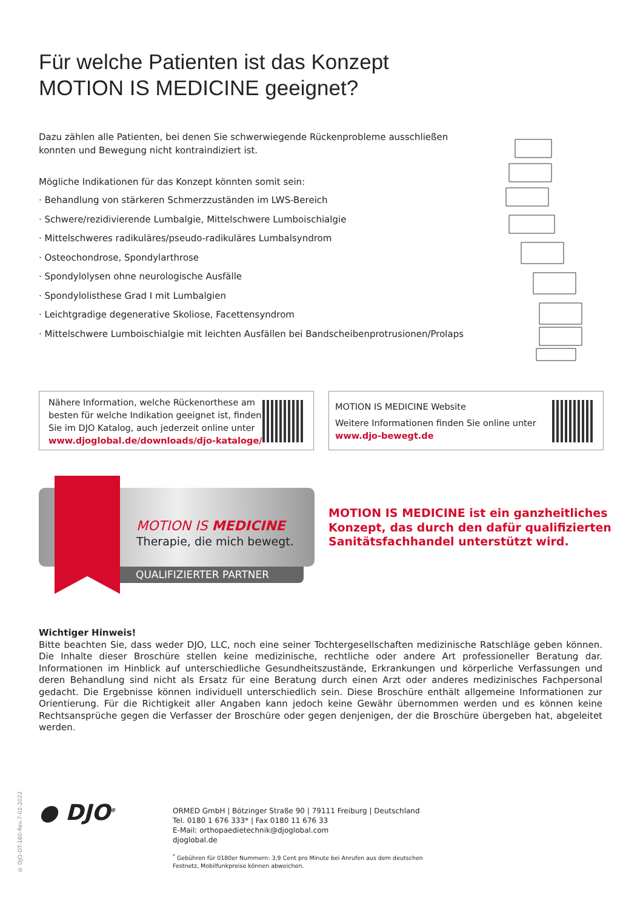Für welche Patienten ist das Konzept
MOTION IS MEDICINE geeignet?
Dazu zählen alle Patienten, bei denen Sie schwerwiegende Rückenprobleme ausschließen konnten und Bewegung nicht kontraindiziert ist.
Mögliche Indikationen für das Konzept könnten somit sein:
· Behandlung von stärkeren Schmerzzuständen im LWS-Bereich
· Schwere/rezidivierende Lumbalgie, Mittelschwere Lumboischialgie
· Mittelschweres radikuläres/pseudo-radikuläres Lumbalsyndrom
· Osteochondrose, Spondylarthrose
· Spondylolysen ohne neurologische Ausfälle
· Spondylolisthese Grad I mit Lumbalgien
· Leichtgradige degenerative Skoliose, Facettensyndrom
· Mittelschwere Lumboischialgie mit leichten Ausfällen bei Bandscheibenprotrusionen/Prolaps
Nähere Information, welche Rückenorthese am
besten für welche Indikation geeignet ist, finden
Sie im DJO Katalog, auch jederzeit online unter
www.djoglobal.de/downloads/djo-kataloge/
MOTION IS MEDICINE Website
Weitere Informationen finden Sie online unter
www.djo-bewegt.de
MOTION IS MEDICINE
Therapie, die mich bewegt.
QUALIFIZIERTER PARTNER
MOTION IS MEDICINE ist ein ganzheitliches
Konzept, das durch den dafür qualifizierten
Sanitätsfachhandel unterstützt wird.
Wichtiger Hinweis!
Bitte beachten Sie, dass weder DJO, LLC, noch eine seiner Tochtergesellschaften medizinische Ratschläge geben können. Die Inhalte dieser Broschüre stellen keine medizinische, rechtliche oder andere Art professioneller Beratung dar. Informationen im Hinblick auf unterschiedliche Gesundheitszustände, Erkrankungen und körperliche Verfassungen und deren Behandlung sind nicht als Ersatz für eine Beratung durch einen Arzt oder anderes medizinisches Fachpersonal gedacht. Die Ergebnisse können individuell unterschiedlich sein. Diese Broschüre enthält allgemeine Informationen zur Orientierung. Für die Richtigkeit aller Angaben kann jedoch keine Gewähr übernommen werden und es können keine Rechtsansprüche gegen die Verfasser der Broschüre oder gegen denjenigen, der die Broschüre übergeben hat, abgeleitet werden.
© DJO-OT-160-Rev.7-02-2022
● DJO<sup>®</sup>
ORMED GmbH | Bötzinger Straße 90 | 79111 Freiburg | Deutschland
Tel. 0180 1 676 333* | Fax 0180 11 676 33
E-Mail: orthopaedietechnik@djoglobal.com
djoglobal.de
<sup>*</sup> Gebühren für 0180er Nummern: 3,9 Cent pro Minute bei Anrufen aus dem deutschen
Festnetz, Mobilfunkpreise können abweichen.